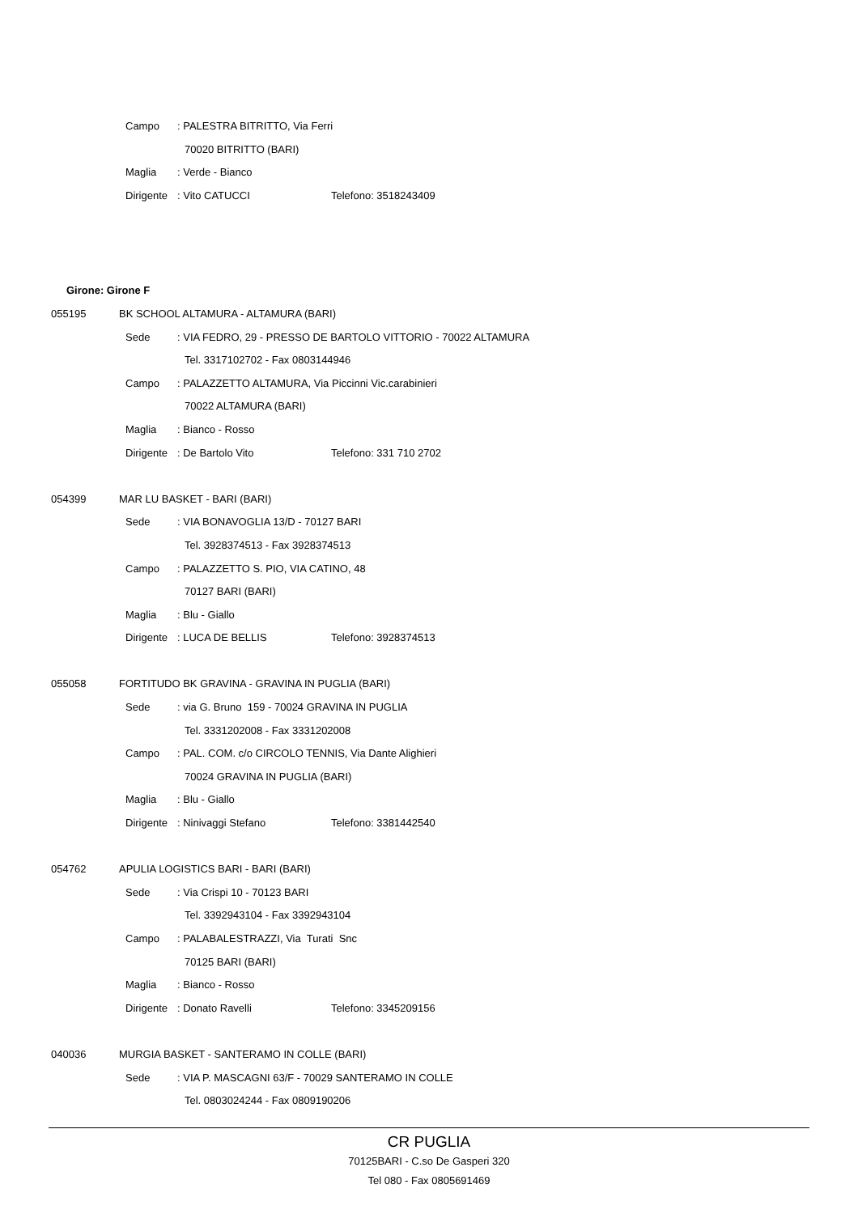Campo: PALESTRA BITRITTO, Via Ferri
70020 BITRITTO (BARI)
Maglia: Verde - Bianco
Dirigente: Vito CATUCCI Telefono: 3518243409
Girone: Girone F
055195 BK SCHOOL ALTAMURA - ALTAMURA (BARI)
Sede: VIA FEDRO, 29 - PRESSO DE BARTOLO VITTORIO - 70022 ALTAMURA
Tel. 3317102702 - Fax 0803144946
Campo: PALAZZETTO ALTAMURA, Via Piccinni Vic.carabinieri
70022 ALTAMURA (BARI)
Maglia: Bianco - Rosso
Dirigente: De Bartolo Vito Telefono: 331 710 2702
054399 MAR LU BASKET - BARI (BARI)
Sede: VIA BONAVOGLIA 13/D - 70127 BARI
Tel. 3928374513 - Fax 3928374513
Campo: PALAZZETTO S. PIO, VIA CATINO, 48
70127 BARI (BARI)
Maglia: Blu - Giallo
Dirigente: LUCA DE BELLIS Telefono: 3928374513
055058 FORTITUDO BK GRAVINA - GRAVINA IN PUGLIA (BARI)
Sede: via G. Bruno 159 - 70024 GRAVINA IN PUGLIA
Tel. 3331202008 - Fax 3331202008
Campo: PAL. COM. c/o CIRCOLO TENNIS, Via Dante Alighieri
70024 GRAVINA IN PUGLIA (BARI)
Maglia: Blu - Giallo
Dirigente: Ninivaggi Stefano Telefono: 3381442540
054762 APULIA LOGISTICS BARI - BARI (BARI)
Sede: Via Crispi 10 - 70123 BARI
Tel. 3392943104 - Fax 3392943104
Campo: PALABALESTRAZZI, Via Turati Snc
70125 BARI (BARI)
Maglia: Bianco - Rosso
Dirigente: Donato Ravelli Telefono: 3345209156
040036 MURGIA BASKET - SANTERAMO IN COLLE (BARI)
Sede: VIA P. MASCAGNI 63/F - 70029 SANTERAMO IN COLLE
Tel. 0803024244 - Fax 0809190206
CR PUGLIA
70125BARI - C.so De Gasperi 320
Tel 080 - Fax 0805691469